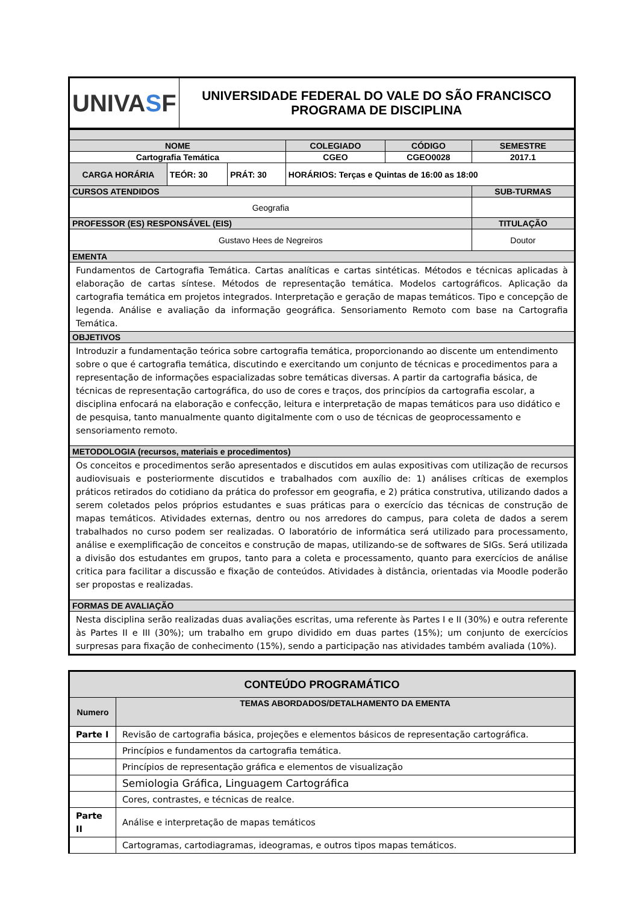| UNIVA S F | UNIVERSIDADE FEDERAL DO VALE DO SÃO FRANCISCO PROGRAMA DE DISCIPLINA |
| NOME | | | | COLEGIADO | CÓDIGO | SEMESTRE |
| Cartografia Temática | | | | CGEO | CGEO0028 | 2017.1 |
| CARGA HORÁRIA | TEÓR: 30 | PRÁT: 30 | HORÁRIOS: Terças e Quintas de 16:00 as 18:00 | | | |
| CURSOS ATENDIDOS | | | | | | SUB-TURMAS |
| Geografia | | | | | | |
| PROFESSOR (ES) RESPONSÁVEL (EIS) | | | | | | TITULAÇÃO |
| Gustavo Hees de Negreiros | | | | | | Doutor |
| EMENTA | | | | | | |
| Fundamentos de Cartografia Temática. Cartas analíticas e cartas sintéticas. Métodos e técnicas aplicadas à elaboração de cartas síntese. Métodos de representação temática. Modelos cartográficos. Aplicação da cartografia temática em projetos integrados. Interpretação e geração de mapas temáticos. Tipo e concepção de legenda. Análise e avaliação da informação geográfica. Sensoriamento Remoto com base na Cartografia Temática. | | | | | | |
| OBJETIVOS | | | | | | |
| Introduzir a fundamentação teórica sobre cartografia temática, proporcionando ao discente um entendimento sobre o que é cartografia temática, discutindo e exercitando um conjunto de técnicas e procedimentos para a representação de informações espacializadas sobre temáticas diversas. A partir da cartografia básica, de técnicas de representação cartográfica, do uso de cores e traços, dos princípios da cartografia escolar, a disciplina enfocará na elaboração e confecção, leitura e interpretação de mapas temáticos para uso didático e de pesquisa, tanto manualmente quanto digitalmente com o uso de técnicas de geoprocessamento e sensoriamento remoto. | | | | | | |
| METODOLOGIA (recursos, materiais e procedimentos) | | | | | | |
| Os conceitos e procedimentos serão apresentados e discutidos em aulas expositivas com utilização de recursos audiovisuais e posteriormente discutidos e trabalhados com auxílio de: 1) análises críticas de exemplos práticos retirados do cotidiano da prática do professor em geografia, e 2) prática construtiva, utilizando dados a serem coletados pelos próprios estudantes e suas práticas para o exercício das técnicas de construção de mapas temáticos. Atividades externas, dentro ou nos arredores do campus, para coleta de dados a serem trabalhados no curso podem ser realizadas. O laboratório de informática será utilizado para processamento, análise e exemplificação de conceitos e construção de mapas, utilizando-se de softwares de SIGs. Será utilizada a divisão dos estudantes em grupos, tanto para a coleta e processamento, quanto para exercícios de análise critica para facilitar a discussão e fixação de conteúdos. Atividades à distância, orientadas via Moodle poderão ser propostas e realizadas. | | | | | | |
| FORMAS DE AVALIAÇÃO | | | | | | |
| Nesta disciplina serão realizadas duas avaliações escritas, uma referente às Partes I e II (30%) e outra referente às Partes II e III (30%); um trabalho em grupo dividido em duas partes (15%); um conjunto de exercícios surpresas para fixação de conhecimento (15%), sendo a participação nas atividades também avaliada (10%). | | | | | | |
| CONTEÚDO PROGRAMÁTICO | |
| --- | --- |
| Numero | TEMAS ABORDADOS/DETALHAMENTO DA EMENTA |
| Parte I | Revisão de cartografia básica, projeções e elementos básicos de representação cartográfica. |
| | Princípios e fundamentos da cartografia temática. |
| | Princípios de representação gráfica e elementos de visualização |
| | Semiologia Gráfica, Linguagem Cartográfica |
| | Cores, contrastes, e técnicas de realce. |
| Parte II | Análise e interpretação de mapas temáticos |
| | Cartogramas, cartodiagramas, ideogramas, e outros tipos mapas temáticos. |